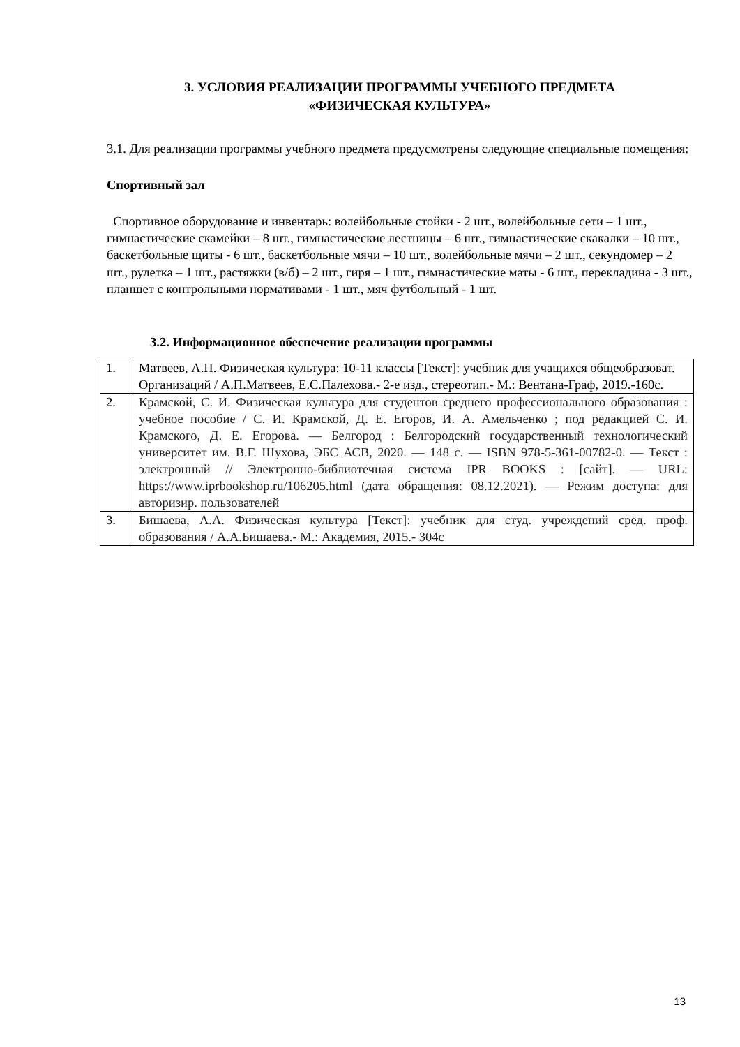3. УСЛОВИЯ РЕАЛИЗАЦИИ ПРОГРАММЫ УЧЕБНОГО ПРЕДМЕТА
«ФИЗИЧЕСКАЯ КУЛЬТУРА»
3.1. Для реализации программы учебного предмета предусмотрены следующие специальные помещения:
Спортивный зал
Спортивное оборудование и инвентарь: волейбольные стойки - 2 шт., волейбольные сети – 1 шт., гимнастические скамейки – 8 шт., гимнастические лестницы – 6 шт., гимнастические скакалки – 10 шт., баскетбольные щиты - 6 шт., баскетбольные мячи – 10 шт., волейбольные мячи – 2 шт., секундомер – 2 шт., рулетка – 1 шт., растяжки (в/б) – 2 шт., гиря – 1 шт., гимнастические маты - 6 шт., перекладина - 3 шт., планшет с контрольными нормативами - 1 шт., мяч футбольный - 1 шт.
3.2. Информационное обеспечение реализации программы
| 1. | Матвеев, А.П. Физическая культура: 10-11 классы [Текст]: учебник для учащихся общеобразоват. Организаций / А.П.Матвеев, Е.С.Палехова.- 2-е изд., стереотип.- М.: Вентана-Граф, 2019.-160с. |
| 2. | Крамской, С. И. Физическая культура для студентов среднего профессионального образования : учебное пособие / С. И. Крамской, Д. Е. Егоров, И. А. Амельченко ; под редакцией С. И. Крамского, Д. Е. Егорова. — Белгород : Белгородский государственный технологический университет им. В.Г. Шухова, ЭБС АСВ, 2020. — 148 c. — ISBN 978-5-361-00782-0. — Текст : электронный // Электронно-библиотечная система IPR BOOKS : [сайт]. — URL: https://www.iprbookshop.ru/106205.html (дата обращения: 08.12.2021). — Режим доступа: для авторизир. пользователей |
| 3. | Бишаева, А.А. Физическая культура [Текст]: учебник для студ. учреждений сред. проф. образования / А.А.Бишаева.- М.: Академия, 2015.- 304с |
13